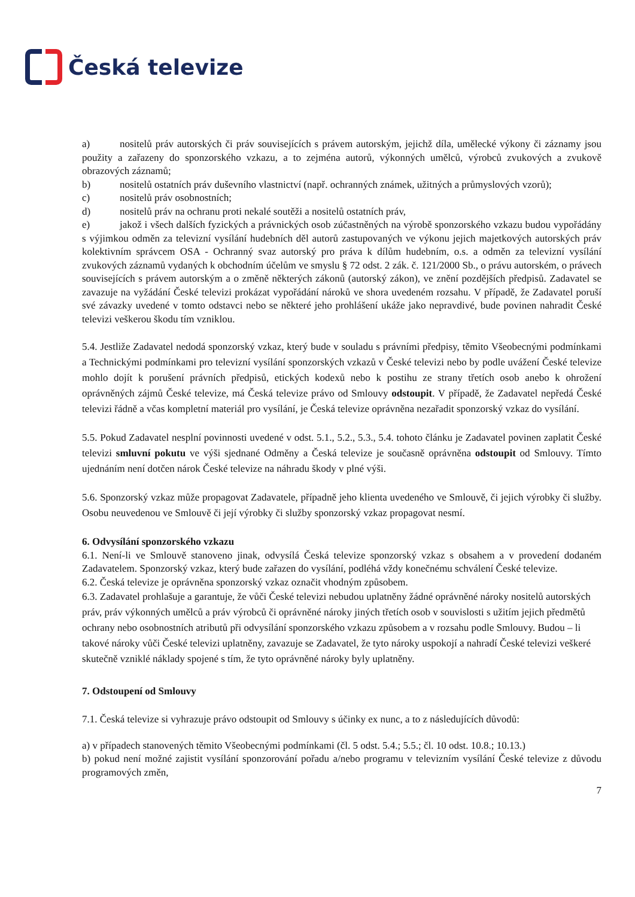Česká televize
a) nositelů práv autorských či práv souvisejících s právem autorským, jejichž díla, umělecké výkony či záznamy jsou použity a zařazeny do sponzorského vzkazu, a to zejména autorů, výkonných umělců, výrobců zvukových a zvukově obrazových záznamů;
b) nositelů ostatních práv duševního vlastnictví (např. ochranných známek, užitných a průmyslových vzorů);
c) nositelů práv osobnostních;
d) nositelů práv na ochranu proti nekalé soutěži a nositelů ostatních práv,
e) jakož i všech dalších fyzických a právnických osob zúčastněných na výrobě sponzorského vzkazu budou vypořádány s výjimkou odměn za televizní vysílání hudebních děl autorů zastupovaných ve výkonu jejich majetkových autorských práv kolektivním správcem OSA - Ochranný svaz autorský pro práva k dílům hudebním, o.s. a odměn za televizní vysílání zvukových záznamů vydaných k obchodním účelům ve smyslu § 72 odst. 2 zák. č. 121/2000 Sb., o právu autorském, o právech souvisejících s právem autorským a o změně některých zákonů (autorský zákon), ve znění pozdějších předpisů. Zadavatel se zavazuje na vyžádání České televizi prokázat vypořádání nároků ve shora uvedeném rozsahu. V případě, že Zadavatel poruší své závazky uvedené v tomto odstavci nebo se některé jeho prohlášení ukáže jako nepravdivé, bude povinen nahradit České televizi veškerou škodu tím vzniklou.
5.4. Jestliže Zadavatel nedodá sponzorský vzkaz, který bude v souladu s právními předpisy, těmito Všeobecnými podmínkami a Technickými podmínkami pro televizní vysílání sponzorských vzkazů v České televizi nebo by podle uvážení České televize mohlo dojít k porušení právních předpisů, etických kodexů nebo k postihu ze strany třetích osob anebo k ohrožení oprávněných zájmů České televize, má Česká televize právo od Smlouvy odstoupit. V případě, že Zadavatel nepředá České televizi řádně a včas kompletní materiál pro vysílání, je Česká televize oprávněna nezařadit sponzorský vzkaz do vysílání.
5.5. Pokud Zadavatel nesplní povinnosti uvedené v odst. 5.1., 5.2., 5.3., 5.4. tohoto článku je Zadavatel povinen zaplatit České televizi smluvní pokutu ve výši sjednané Odměny a Česká televize je současně oprávněna odstoupit od Smlouvy. Tímto ujednáním není dotčen nárok České televize na náhradu škody v plné výši.
5.6. Sponzorský vzkaz může propagovat Zadavatele, případně jeho klienta uvedeného ve Smlouvě, či jejich výrobky či služby. Osobu neuvedenou ve Smlouvě či její výrobky či služby sponzorský vzkaz propagovat nesmí.
6. Odvysílání sponzorského vzkazu
6.1. Není-li ve Smlouvě stanoveno jinak, odvysílá Česká televize sponzorský vzkaz s obsahem a v provedení dodaném Zadavatelem. Sponzorský vzkaz, který bude zařazen do vysílání, podléhá vždy konečnému schválení České televize.
6.2. Česká televize je oprávněna sponzorský vzkaz označit vhodným způsobem.
6.3. Zadavatel prohlašuje a garantuje, že vůči České televizi nebudou uplatněny žádné oprávněné nároky nositelů autorských práv, práv výkonných umělců a práv výrobců či oprávněné nároky jiných třetích osob v souvislosti s užitím jejich předmětů ochrany nebo osobnostních atributů při odvysílání sponzorského vzkazu způsobem a v rozsahu podle Smlouvy. Budou – li takové nároky vůči České televizi uplatněny, zavazuje se Zadavatel, že tyto nároky uspokojí a nahradí České televizi veškeré skutečně vzniklé náklady spojené s tím, že tyto oprávněné nároky byly uplatněny.
7. Odstoupení od Smlouvy
7.1. Česká televize si vyhrazuje právo odstoupit od Smlouvy s účinky ex nunc, a to z následujících důvodů:
a) v případech stanovených těmito Všeobecnými podmínkami (čl. 5 odst. 5.4.; 5.5.; čl. 10 odst. 10.8.; 10.13.)
b) pokud není možné zajistit vysílání sponzorování pořadu a/nebo programu v televizním vysílání České televize z důvodu programových změn,
7